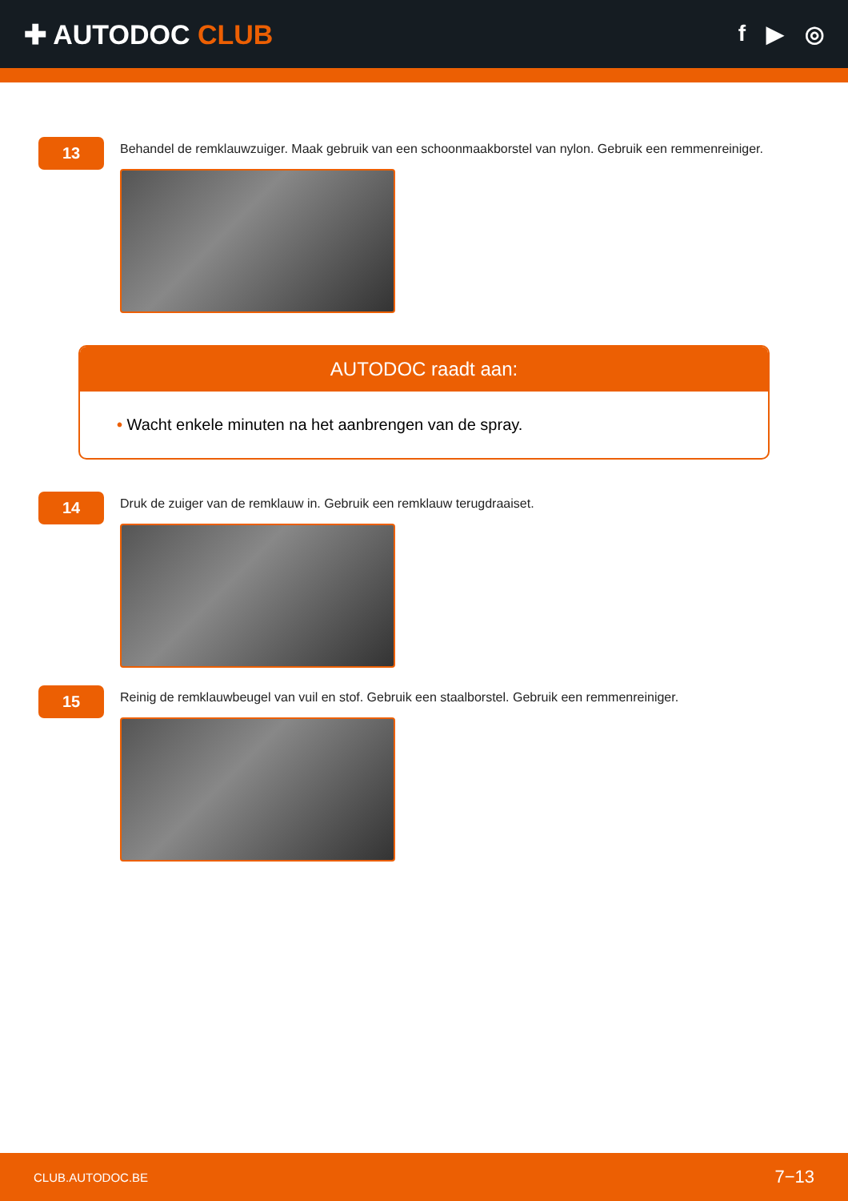✚ AUTODOC CLUB
f ▶ ◎
13
Behandel de remklauwzuiger. Maak gebruik van een schoonmaakborstel van nylon. Gebruik een remmenreiniger.
AUTODOC raadt aan:
• Wacht enkele minuten na het aanbrengen van de spray.
14
Druk de zuiger van de remklauw in. Gebruik een remklauw terugdraaiset.
15
Reinig de remklauwbeugel van vuil en stof. Gebruik een staalborstel. Gebruik een remmenreiniger.
CLUB.AUTODOC.BE 7−13